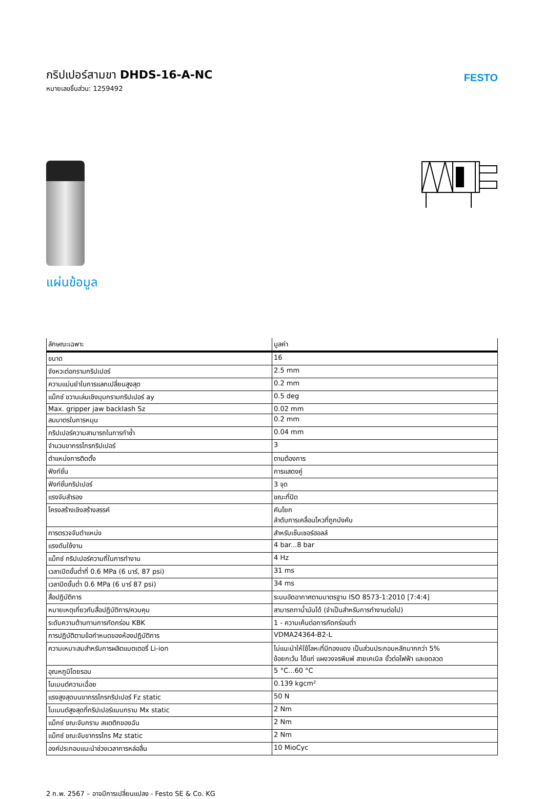กริปเปอร์สามขา DHDS-16-A-NC
หมายเลขชิ้นส่วน: 1259492
FESTO
แผ่นข้อมูล
| ลักษณะเฉพาะ | มูลค่า |
| --- | --- |
| ขนาด | 16 |
| จังหวะต่อกรามกริปเปอร์ | 2.5 mm |
| ความแม่นยำในการแลกเปลี่ยนสูงสุด | 0.2 mm |
| แม็กซ์ ขวานเล่นเชิงมุมกรามกริปเปอร์ ay | 0.5 deg |
| Max. gripper jaw backlash Sz | 0.02 mm |
| สมมาตรในการหมุน | 0.2 mm |
| กริปเปอร์ความสามารถในการทำซ้ำ | 0.04 mm |
| จำนวนขากรรไกรกริปเปอร์ | 3 |
| ตำแหน่งการติดตั้ง | ตามต้องการ |
| ฟังก์ชั่น | การแสดงคู่ |
| ฟังก์ชั่นกริปเปอร์ | 3 จุด |
| แรงจับสำรอง | ขณะที่ปิด |
| โครงสร้างเชิงสร้างสรรค์ | คันโยก ลำดับการเคลื่อนไหวที่ถูกบังคับ |
| การตรวจจับตำแหน่ง | สำหรับเซ็นเซอร์ฮอลล์ |
| แรงดันใช้งาน | 4 bar...8 bar |
| แม็กซ์ กริปเปอร์ความถี่ในการทำงาน | 4 Hz |
| เวลาเปิดขั้นต่ำที่ 0.6 MPa (6 บาร์, 87 psi) | 31 ms |
| เวลาปิดขั้นต่ำ 0.6 MPa (6 บาร์ 87 psi) | 34 ms |
| สื่อปฏิบัติการ | ระบบอัดอากาศตามมาตรฐาน ISO 8573-1:2010 [7:4:4] |
| หมายเหตุเกี่ยวกับสื่อปฏิบัติการ/ควบคุม | สามารถทาน้ำมันได้ (จำเป็นสำหรับการทำงานต่อไป) |
| ระดับความต้านทานการกัดกร่อน KBK | 1 - ความเค้นต่อการกัดกร่อนต่ำ |
| การปฏิบัติตามข้อกำหนดของห้องปฏิบัติการ | VDMA24364-B2-L |
| ความเหมาะสมสำหรับการผลิตแบตเตอรี่ Li-ion | ไม่แนะนำให้ใช้โลหะที่มีทองแดง เป็นส่วนประกอบหลักมากกว่า 5% ข้อยกเว้น ได้แก่ แผงวงจรพิมพ์ สายเคเบิล ขั้วต่อไฟฟ้า และขดลวด |
| อุณหภูมิโดยรอบ | 5 °C...60 °C |
| โมเมนต์ความเฉื่อย | 0.139 kgcm² |
| แรงสูงสุดบนขากรรไกรกริปเปอร์ Fz static | 50 N |
| โมเมนต์สูงสุดที่กริปเปอร์แบบกราม Mx static | 2 Nm |
| แม็กซ์ ขณะจับกราม สแตติกของฉัน | 2 Nm |
| แม็กซ์ ขณะจับขากรรไกร Mz static | 2 Nm |
| องค์ประกอบแนะนำช่วงเวลาการหล่อลื่น | 10 MioCyc |
2 ก.พ. 2567 – อาจมีการเปลี่ยนแปลง - Festo SE & Co. KG